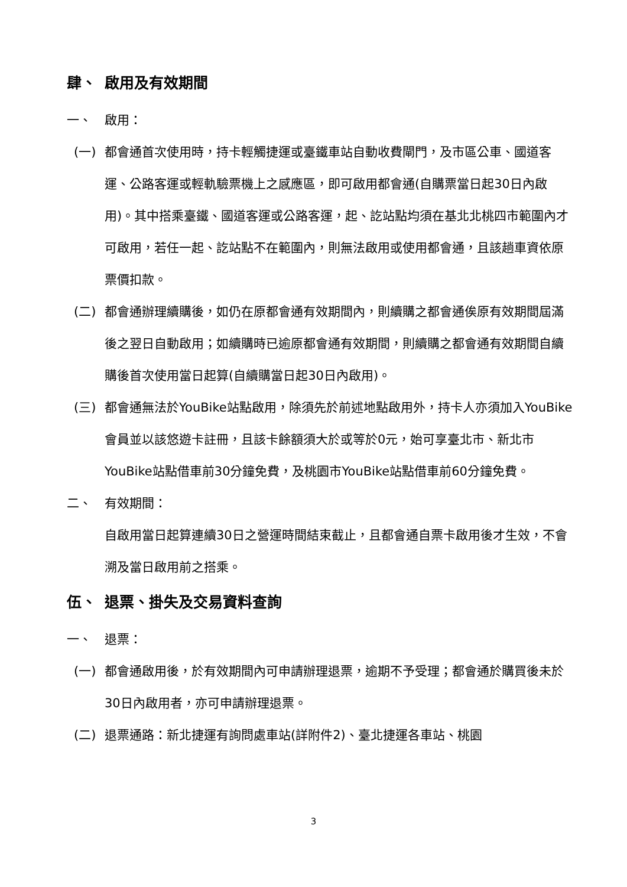肆、 啟用及有效期間
一、 啟用：
(一) 都會通首次使用時，持卡輕觸捷運或臺鐵車站自動收費閘門，及市區公車、國道客運、公路客運或輕軌驗票機上之感應區，即可啟用都會通(自購票當日起30日內啟用)。其中搭乘臺鐵、國道客運或公路客運，起、訖站點均須在基北北桃四市範圍內才可啟用，若任一起、訖站點不在範圍內，則無法啟用或使用都會通，且該趟車資依原票價扣款。
(二) 都會通辦理續購後，如仍在原都會通有效期間內，則續購之都會通俟原有效期間屆滿後之翌日自動啟用；如續購時已逾原都會通有效期間，則續購之都會通有效期間自續購後首次使用當日起算(自續購當日起30日內啟用)。
(三) 都會通無法於YouBike站點啟用，除須先於前述地點啟用外，持卡人亦須加入YouBike會員並以該悠遊卡註冊，且該卡餘額須大於或等於0元，始可享臺北市、新北市YouBike站點借車前30分鐘免費，及桃園市YouBike站點借車前60分鐘免費。
二、 有效期間：
自啟用當日起算連續30日之營運時間結束截止，且都會通自票卡啟用後才生效，不會溯及當日啟用前之搭乘。
伍、 退票、掛失及交易資料查詢
一、 退票：
(一) 都會通啟用後，於有效期間內可申請辦理退票，逾期不予受理；都會通於購買後未於30日內啟用者，亦可申請辦理退票。
(二) 退票通路：新北捷運有詢問處車站(詳附件2)、臺北捷運各車站、桃園
3